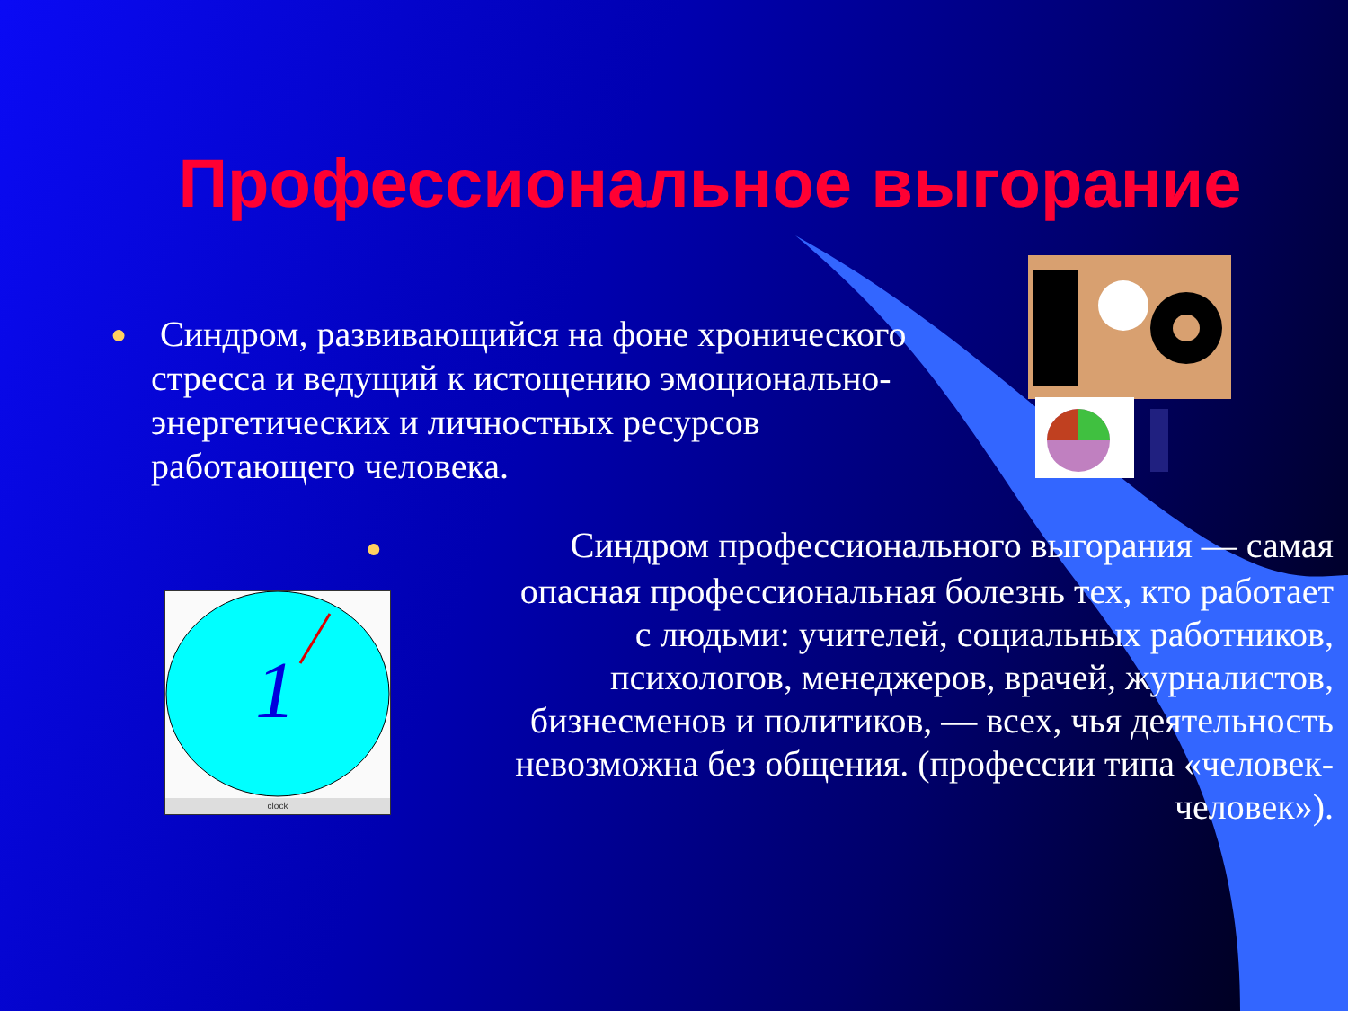Профессиональное выгорание
● Синдром, развивающийся на фоне хронического стресса и ведущий к истощению эмоционально-энергетических и личностных ресурсов работающего человека.
● Синдром профессионального выгорания — самая опасная профессиональная болезнь тех, кто работает с людьми: учителей, социальных работников, психологов, менеджеров, врачей, журналистов, бизнесменов и политиков, — всех, чья деятельность невозможна без общения. (профессии типа «человек-человек»).
1
clock